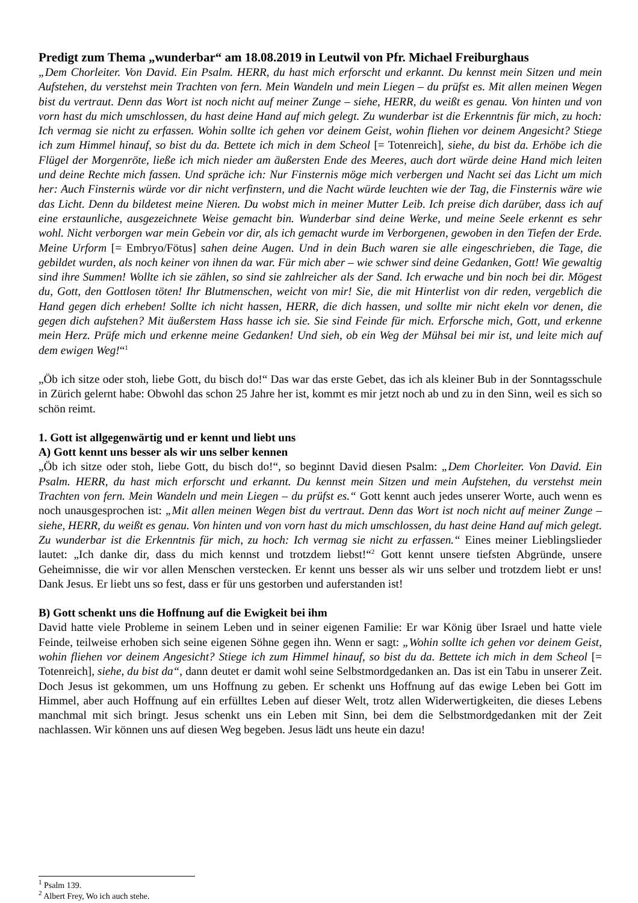Predigt zum Thema „wunderbar“ am 18.08.2019 in Leutwil von Pfr. Michael Freiburghaus
„Dem Chorleiter. Von David. Ein Psalm. HERR, du hast mich erforscht und erkannt. Du kennst mein Sitzen und mein Aufstehen, du verstehst mein Trachten von fern. Mein Wandeln und mein Liegen – du prüfst es. Mit allen meinen Wegen bist du vertraut. Denn das Wort ist noch nicht auf meiner Zunge – siehe, HERR, du weißt es genau. Von hinten und von vorn hast du mich umschlossen, du hast deine Hand auf mich gelegt. Zu wunderbar ist die Erkenntnis für mich, zu hoch: Ich vermag sie nicht zu erfassen. Wohin sollte ich gehen vor deinem Geist, wohin fliehen vor deinem Angesicht? Stiege ich zum Himmel hinauf, so bist du da. Bettete ich mich in dem Scheol [= Totenreich], siehe, du bist da. Erhöbe ich die Flügel der Morgenröte, ließe ich mich nieder am äußersten Ende des Meeres, auch dort würde deine Hand mich leiten und deine Rechte mich fassen. Und spräche ich: Nur Finsternis möge mich verbergen und Nacht sei das Licht um mich her: Auch Finsternis würde vor dir nicht verfinstern, und die Nacht würde leuchten wie der Tag, die Finsternis wäre wie das Licht. Denn du bildetest meine Nieren. Du wobst mich in meiner Mutter Leib. Ich preise dich darüber, dass ich auf eine erstaunliche, ausgezeichnete Weise gemacht bin. Wunderbar sind deine Werke, und meine Seele erkennt es sehr wohl. Nicht verborgen war mein Gebein vor dir, als ich gemacht wurde im Verborgenen, gewoben in den Tiefen der Erde. Meine Urform [= Embryo/Fötus] sahen deine Augen. Und in dein Buch waren sie alle eingeschrieben, die Tage, die gebildet wurden, als noch keiner von ihnen da war. Für mich aber – wie schwer sind deine Gedanken, Gott! Wie gewaltig sind ihre Summen! Wollte ich sie zählen, so sind sie zahlreicher als der Sand. Ich erwache und bin noch bei dir. Mögest du, Gott, den Gottlosen töten! Ihr Blutmenschen, weicht von mir! Sie, die mit Hinterlist von dir reden, vergeblich die Hand gegen dich erheben! Sollte ich nicht hassen, HERR, die dich hassen, und sollte mir nicht ekeln vor denen, die gegen dich aufstehen? Mit äußerstem Hass hasse ich sie. Sie sind Feinde für mich. Erforsche mich, Gott, und erkenne mein Herz. Prüfe mich und erkenne meine Gedanken! Und sieh, ob ein Weg der Mühsal bei mir ist, und leite mich auf dem ewigen Weg!“<sup>1</sup>
„Öb ich sitze oder stoh, liebe Gott, du bisch do!“ Das war das erste Gebet, das ich als kleiner Bub in der Sonntagsschule in Zürich gelernt habe: Obwohl das schon 25 Jahre her ist, kommt es mir jetzt noch ab und zu in den Sinn, weil es sich so schön reimt.
1. Gott ist allgegenwärtig und er kennt und liebt uns
A) Gott kennt uns besser als wir uns selber kennen
„Öb ich sitze oder stoh, liebe Gott, du bisch do!“, so beginnt David diesen Psalm: „Dem Chorleiter. Von David. Ein Psalm. HERR, du hast mich erforscht und erkannt. Du kennst mein Sitzen und mein Aufstehen, du verstehst mein Trachten von fern. Mein Wandeln und mein Liegen – du prüfst es.“ Gott kennt auch jedes unserer Worte, auch wenn es noch unausgesprochen ist: „Mit allen meinen Wegen bist du vertraut. Denn das Wort ist noch nicht auf meiner Zunge – siehe, HERR, du weißt es genau. Von hinten und von vorn hast du mich umschlossen, du hast deine Hand auf mich gelegt. Zu wunderbar ist die Erkenntnis für mich, zu hoch: Ich vermag sie nicht zu erfassen.“ Eines meiner Lieblingslieder lautet: „Ich danke dir, dass du mich kennst und trotzdem liebst!“<sup>2</sup> Gott kennt unsere tiefsten Abgründe, unsere Geheimnisse, die wir vor allen Menschen verstecken. Er kennt uns besser als wir uns selber und trotzdem liebt er uns! Dank Jesus. Er liebt uns so fest, dass er für uns gestorben und auferstanden ist!
B) Gott schenkt uns die Hoffnung auf die Ewigkeit bei ihm
David hatte viele Probleme in seinem Leben und in seiner eigenen Familie: Er war König über Israel und hatte viele Feinde, teilweise erhoben sich seine eigenen Söhne gegen ihn. Wenn er sagt: „Wohin sollte ich gehen vor deinem Geist, wohin fliehen vor deinem Angesicht? Stiege ich zum Himmel hinauf, so bist du da. Bettete ich mich in dem Scheol [= Totenreich], siehe, du bist da“, dann deutet er damit wohl seine Selbstmordgedanken an. Das ist ein Tabu in unserer Zeit. Doch Jesus ist gekommen, um uns Hoffnung zu geben. Er schenkt uns Hoffnung auf das ewige Leben bei Gott im Himmel, aber auch Hoffnung auf ein erfülltes Leben auf dieser Welt, trotz allen Widerwertigkeiten, die dieses Lebens manchmal mit sich bringt. Jesus schenkt uns ein Leben mit Sinn, bei dem die Selbstmordgedanken mit der Zeit nachlassen. Wir können uns auf diesen Weg begeben. Jesus lädt uns heute ein dazu!
<sup>1</sup> Psalm 139.
<sup>2</sup> Albert Frey, Wo ich auch stehe.